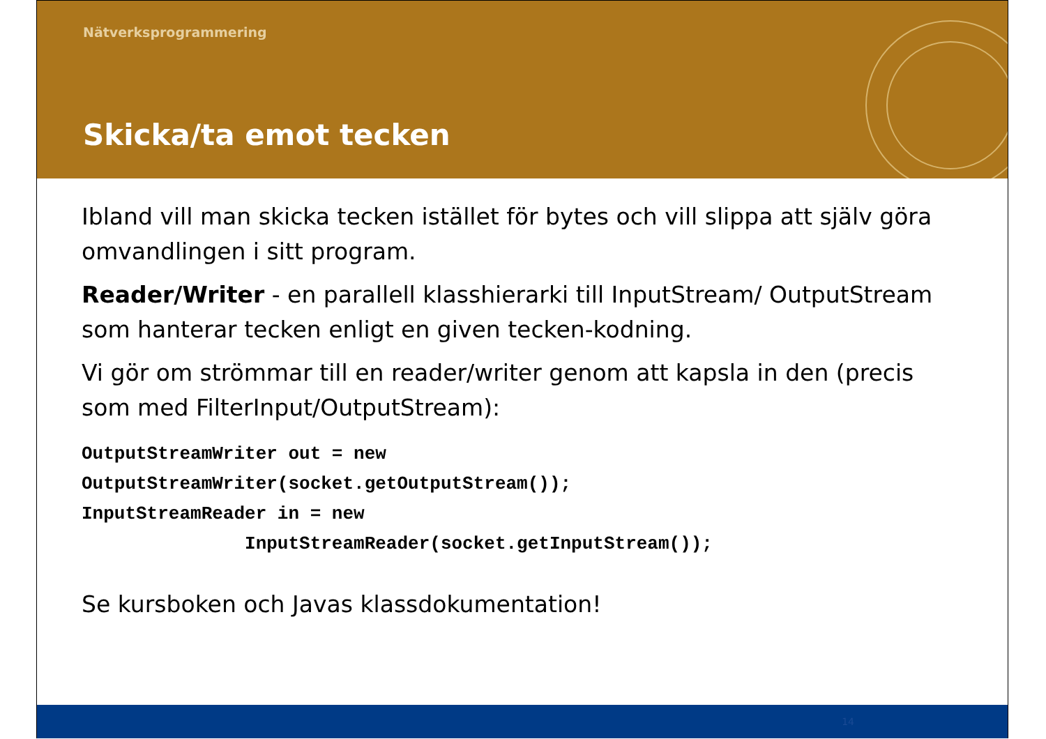Nätverksprogrammering
Skicka/ta emot tecken
Ibland vill man skicka tecken istället för bytes och vill slippa att själv göra omvandlingen i sitt program.
Reader/Writer - en parallell klasshierarki till InputStream/ OutputStream som hanterar tecken enligt en given tecken-kodning.
Vi gör om strömmar till en reader/writer genom att kapsla in den (precis som med FilterInput/OutputStream):
OutputStreamWriter out = new
OutputStreamWriter(socket.getOutputStream());
InputStreamReader in = new
               InputStreamReader(socket.getInputStream());
Se kursboken och Javas klassdokumentation!
14